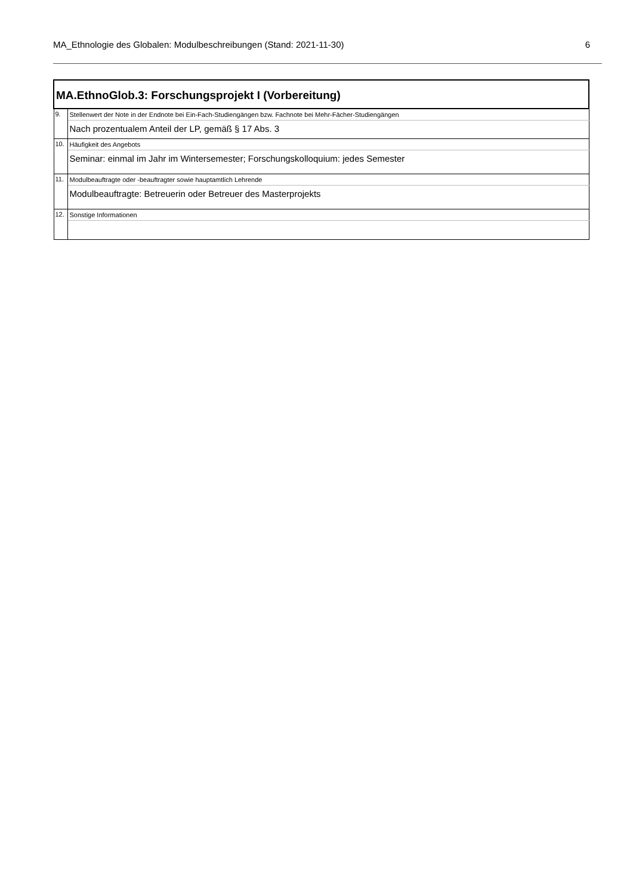MA_Ethnologie des Globalen: Modulbeschreibungen (Stand: 2021-11-30) 6
| MA.EthnoGlob.3: Forschungsprojekt I (Vorbereitung) | |
| 9. | Stellenwert der Note in der Endnote bei Ein-Fach-Studiengängen bzw. Fachnote bei Mehr-Fächer-Studiengängen |
| | Nach prozentualem Anteil der LP, gemäß § 17 Abs. 3 |
| 10. | Häufigkeit des Angebots |
| | Seminar: einmal im Jahr im Wintersemester; Forschungskolloquium: jedes Semester |
| 11. | Modulbeauftragte oder -beauftragter sowie hauptamtlich Lehrende |
| | Modulbeauftragte: Betreuerin oder Betreuer des Masterprojekts |
| 12. | Sonstige Informationen |